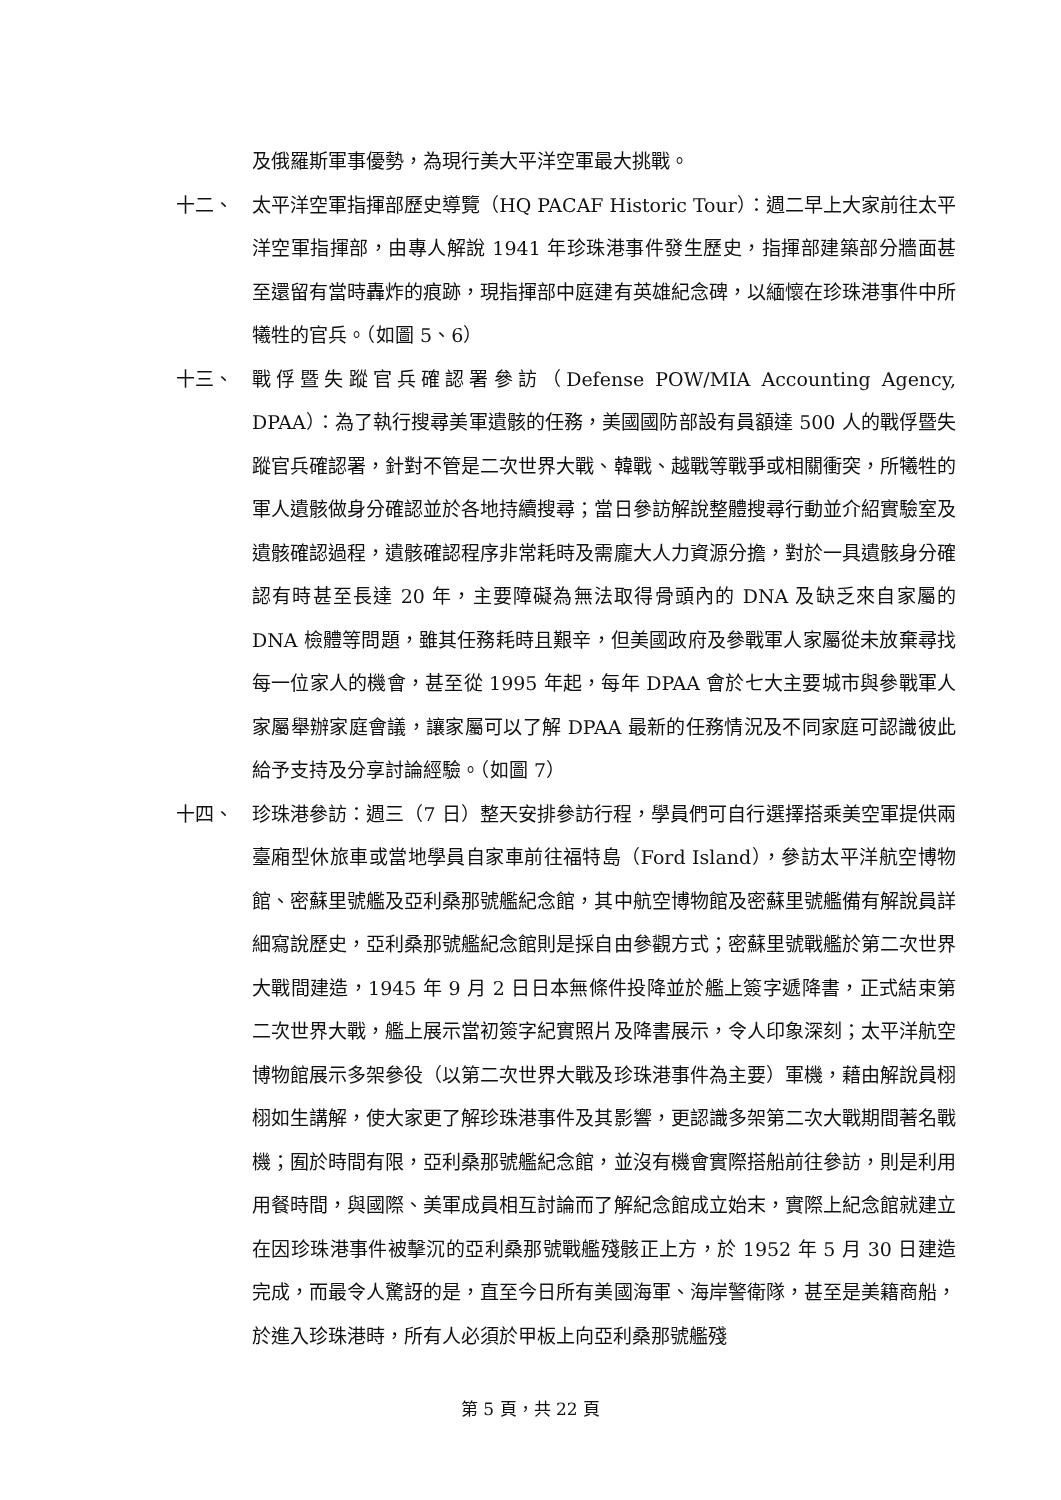及俄羅斯軍事優勢，為現行美大平洋空軍最大挑戰。
十二、 太平洋空軍指揮部歷史導覽（HQ PACAF Historic Tour）：週二早上大家前往太平洋空軍指揮部，由專人解說 1941 年珍珠港事件發生歷史，指揮部建築部分牆面甚至還留有當時轟炸的痕跡，現指揮部中庭建有英雄紀念碑，以緬懷在珍珠港事件中所犧牲的官兵。（如圖 5、6）
十三、 戰俘暨失蹤官兵確認署參訪（Defense POW/MIA Accounting Agency, DPAA）：為了執行搜尋美軍遺骸的任務，美國國防部設有員額達 500 人的戰俘暨失蹤官兵確認署，針對不管是二次世界大戰、韓戰、越戰等戰爭或相關衝突，所犧牲的軍人遺骸做身分確認並於各地持續搜尋；當日參訪解說整體搜尋行動並介紹實驗室及遺骸確認過程，遺骸確認程序非常耗時及需龐大人力資源分擔，對於一具遺骸身分確認有時甚至長達 20 年，主要障礙為無法取得骨頭內的 DNA 及缺乏來自家屬的 DNA 檢體等問題，雖其任務耗時且艱辛，但美國政府及參戰軍人家屬從未放棄尋找每一位家人的機會，甚至從 1995 年起，每年 DPAA 會於七大主要城市與參戰軍人家屬舉辦家庭會議，讓家屬可以了解 DPAA 最新的任務情況及不同家庭可認識彼此給予支持及分享討論經驗。（如圖 7）
十四、 珍珠港參訪：週三（7 日）整天安排參訪行程，學員們可自行選擇搭乘美空軍提供兩臺廂型休旅車或當地學員自家車前往福特島（Ford Island），參訪太平洋航空博物館、密蘇里號艦及亞利桑那號艦紀念館，其中航空博物館及密蘇里號艦備有解說員詳細寫說歷史，亞利桑那號艦紀念館則是採自由參觀方式；密蘇里號戰艦於第二次世界大戰間建造，1945 年 9 月 2 日日本無條件投降並於艦上簽字遞降書，正式結束第二次世界大戰，艦上展示當初簽字紀實照片及降書展示，令人印象深刻；太平洋航空博物館展示多架參役（以第二次世界大戰及珍珠港事件為主要）軍機，藉由解說員栩栩如生講解，使大家更了解珍珠港事件及其影響，更認識多架第二次大戰期間著名戰機；囿於時間有限，亞利桑那號艦紀念館，並沒有機會實際搭船前往參訪，則是利用用餐時間，與國際、美軍成員相互討論而了解紀念館成立始末，實際上紀念館就建立在因珍珠港事件被擊沉的亞利桑那號戰艦殘骸正上方，於 1952 年 5 月 30 日建造完成，而最令人驚訝的是，直至今日所有美國海軍、海岸警衛隊，甚至是美籍商船，於進入珍珠港時，所有人必須於甲板上向亞利桑那號艦殘
第 5 頁，共 22 頁